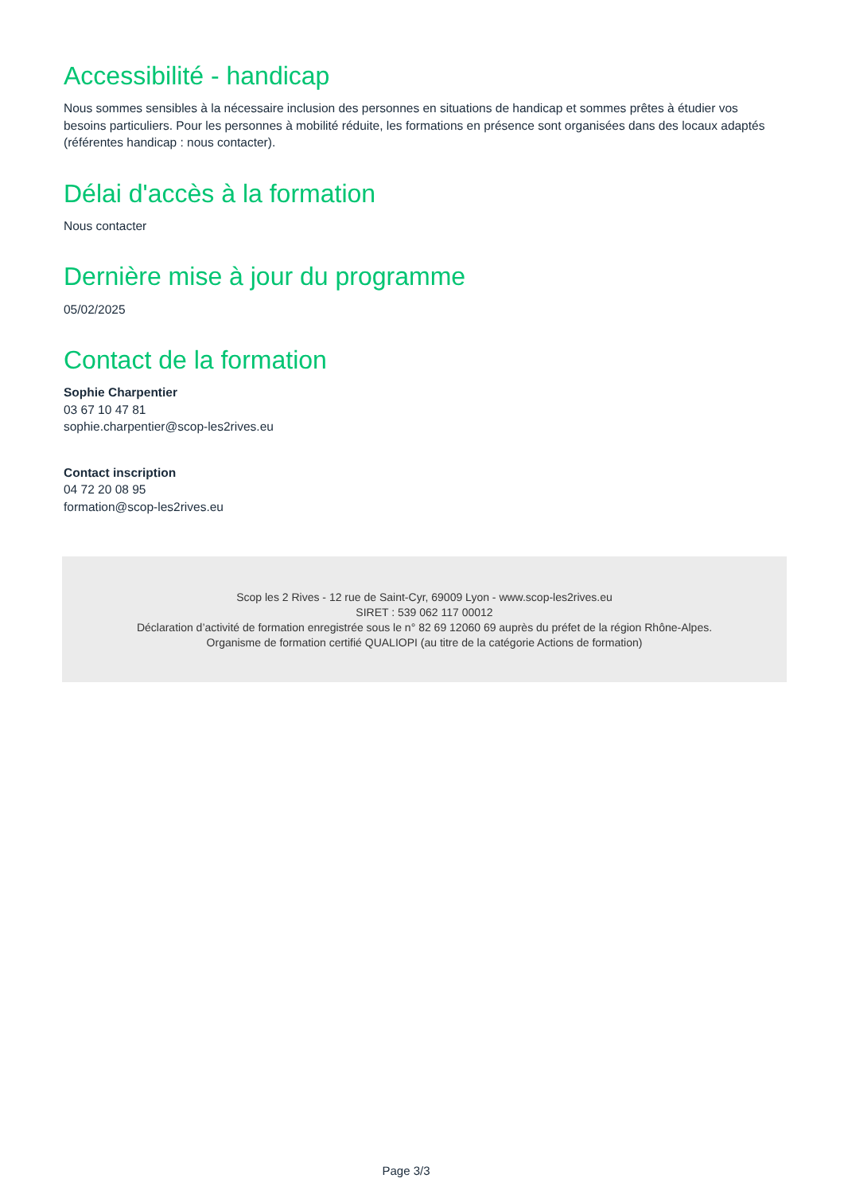Accessibilité - handicap
Nous sommes sensibles à la nécessaire inclusion des personnes en situations de handicap et sommes prêtes à étudier vos besoins particuliers. Pour les personnes à mobilité réduite, les formations en présence sont organisées dans des locaux adaptés (référentes handicap : nous contacter).
Délai d'accès à la formation
Nous contacter
Dernière mise à jour du programme
05/02/2025
Contact de la formation
Sophie Charpentier
03 67 10 47 81
sophie.charpentier@scop-les2rives.eu
Contact inscription
04 72 20 08 95
formation@scop-les2rives.eu
Scop les 2 Rives - 12 rue de Saint-Cyr, 69009 Lyon - www.scop-les2rives.eu
SIRET : 539 062 117 00012
Déclaration d’activité de formation enregistrée sous le n° 82 69 12060 69 auprès du préfet de la région Rhône-Alpes.
Organisme de formation certifié QUALIOPI (au titre de la catégorie Actions de formation)
Page 3/3